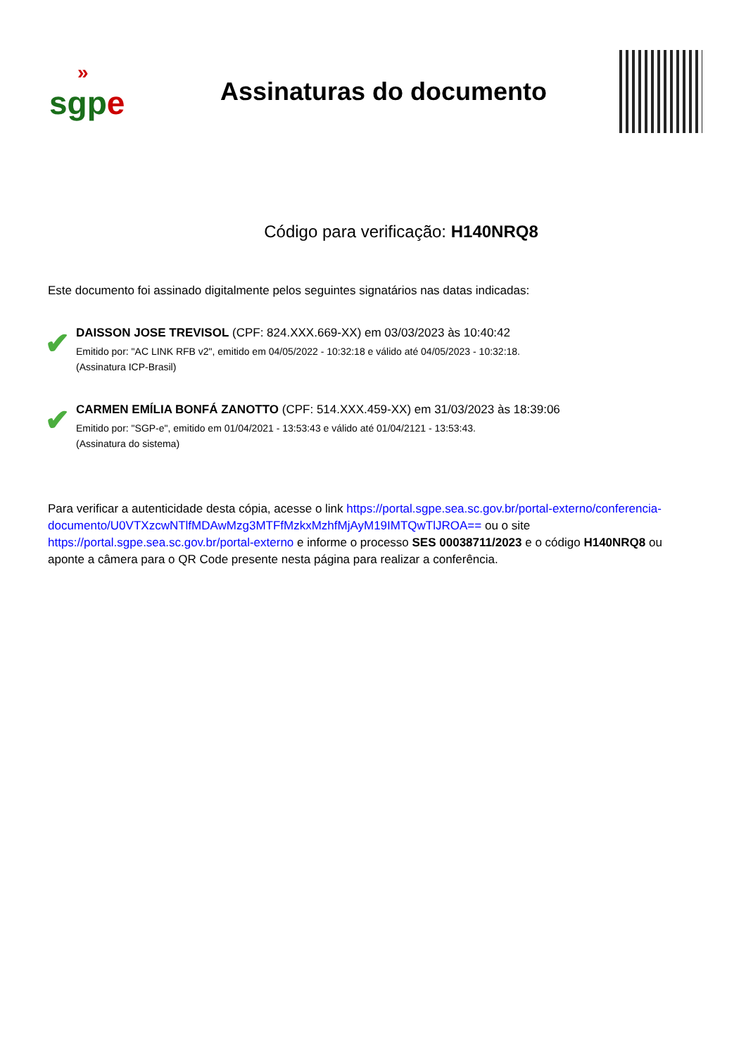»
sgpe
Assinaturas do documento
Código para verificação: H140NRQ8
Este documento foi assinado digitalmente pelos seguintes signatários nas datas indicadas:
✔
DAISSON JOSE TREVISOL (CPF: 824.XXX.669-XX) em 03/03/2023 às 10:40:42
Emitido por: "AC LINK RFB v2", emitido em 04/05/2022 - 10:32:18 e válido até 04/05/2023 - 10:32:18.
(Assinatura ICP-Brasil)
✔
CARMEN EMÍLIA BONFÁ ZANOTTO (CPF: 514.XXX.459-XX) em 31/03/2023 às 18:39:06
Emitido por: "SGP-e", emitido em 01/04/2021 - 13:53:43 e válido até 01/04/2121 - 13:53:43.
(Assinatura do sistema)
Para verificar a autenticidade desta cópia, acesse o link https://portal.sgpe.sea.sc.gov.br/portal-externo/conferencia-documento/U0VTXzcwNTlfMDAwMzg3MTFfMzkxMzhfMjAyM19IMTQwTlJROA== ou o site https://portal.sgpe.sea.sc.gov.br/portal-externo e informe o processo SES 00038711/2023 e o código H140NRQ8 ou aponte a câmera para o QR Code presente nesta página para realizar a conferência.